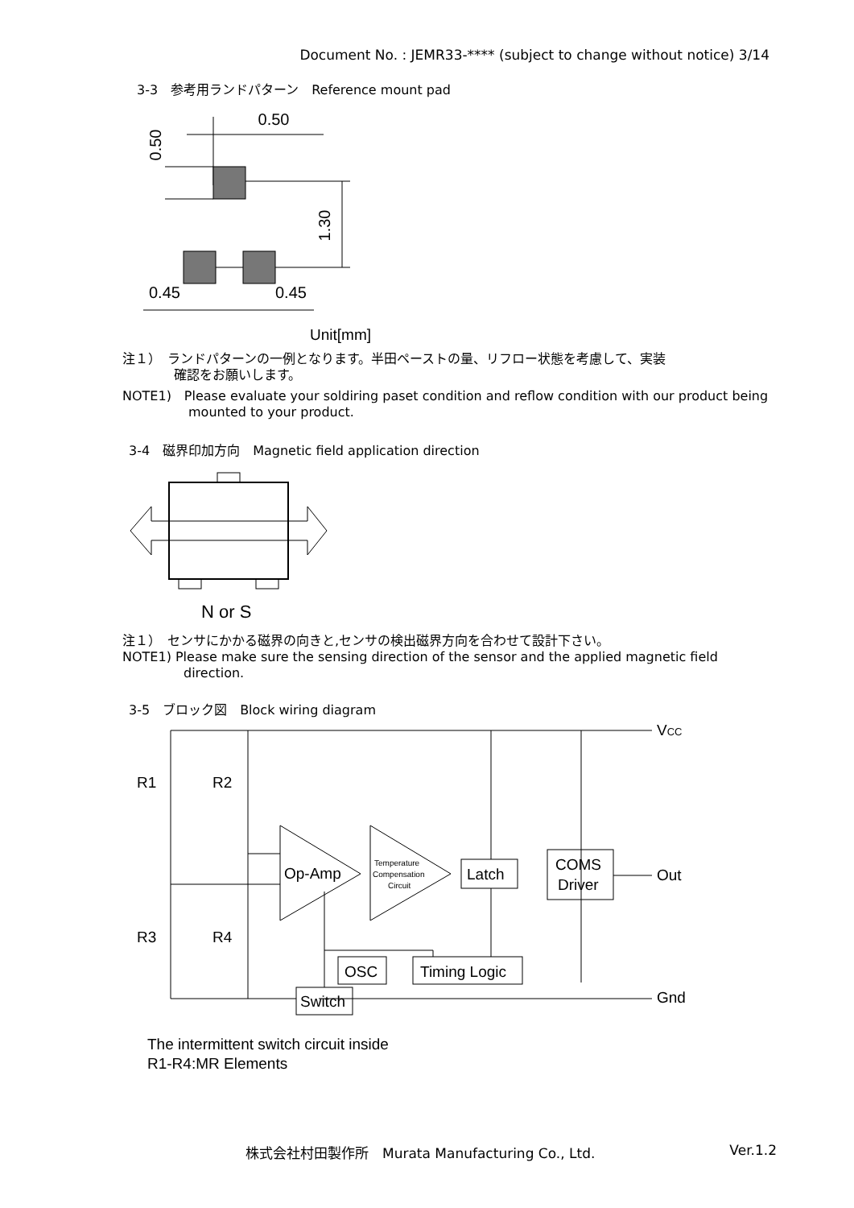Document No. : JEMR33-**** (subject to change without notice) 3/14
3-3　参考用ランドパターン　Reference mount pad
0.50
0.50
1.30
0.45
0.45
Unit[mm]
注１）　ランドパターンの一例となります。半田ペーストの量、リフロー状態を考慮して、実装
確認をお願いします。
NOTE1)　Please evaluate your soldiring paset condition and reflow condition with our product being
mounted to your product.
3-4　磁界印加方向　Magnetic field application direction
N or S
注１）　センサにかかる磁界の向きと,センサの検出磁界方向を合わせて設計下さい。
NOTE1) Please make sure the sensing direction of the sensor and the applied magnetic field
direction.
3-5　ブロック図　Block wiring diagram
R1
R2
R3
R4
Op-Amp
Temperature
Compensation
Circuit
Latch
COMS
Driver
OSC
Timing Logic
Switch
VCC
Out
Gnd
The intermittent switch circuit inside
R1-R4:MR Elements
株式会社村田製作所　Murata Manufacturing Co., Ltd. Ver.1.2